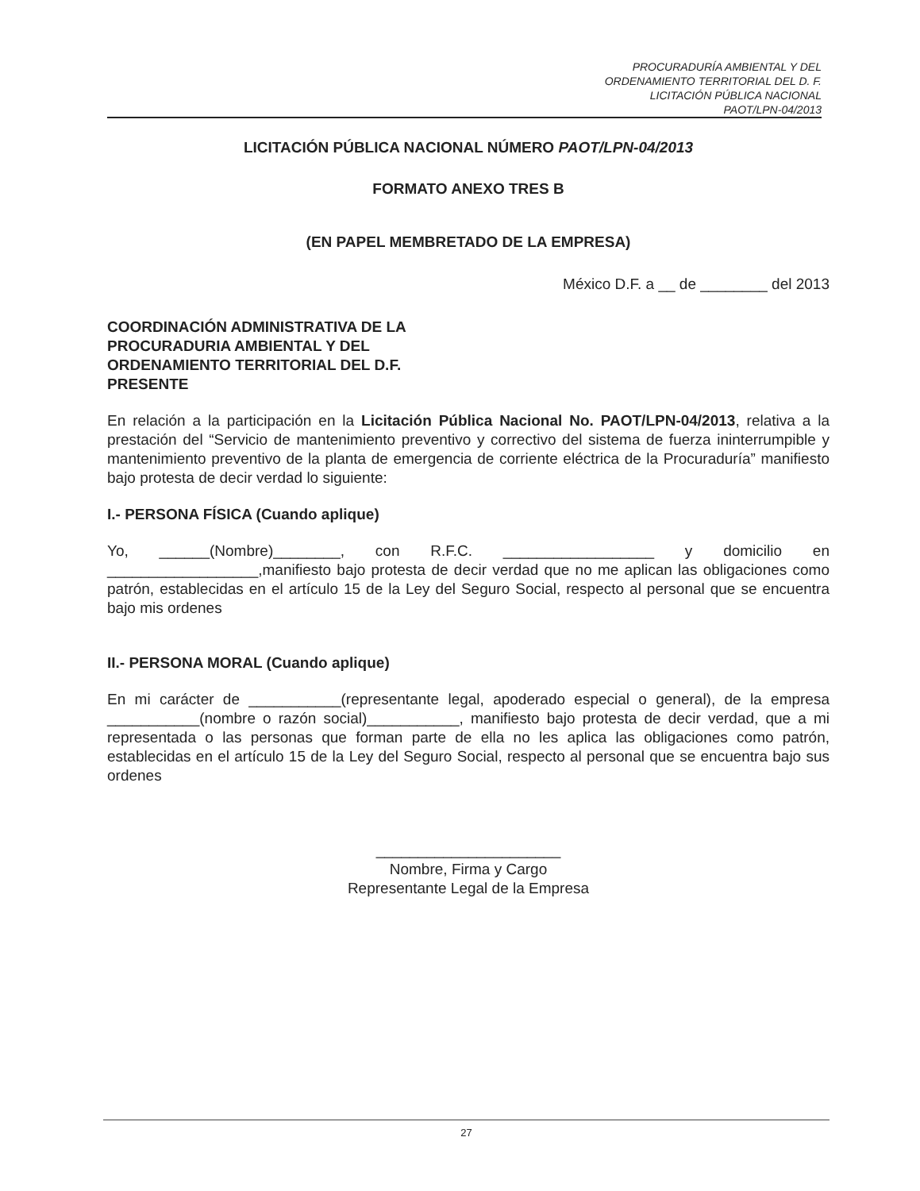PROCURADURÍA AMBIENTAL Y DEL
ORDENAMIENTO TERRITORIAL DEL D. F.
LICITACIÓN PÚBLICA NACIONAL
PAOT/LPN-04/2013
LICITACIÓN PÚBLICA NACIONAL NÚMERO PAOT/LPN-04/2013
FORMATO ANEXO TRES B
(EN PAPEL MEMBRETADO DE LA EMPRESA)
México D.F. a __ de ________ del 2013
COORDINACIÓN ADMINISTRATIVA DE LA
PROCURADURIA AMBIENTAL Y DEL
ORDENAMIENTO TERRITORIAL DEL D.F.
PRESENTE
En relación a la participación en la Licitación Pública Nacional No. PAOT/LPN-04/2013, relativa a la prestación del “Servicio de mantenimiento preventivo y correctivo del sistema de fuerza ininterrumpible y mantenimiento preventivo de la planta de emergencia de corriente eléctrica de la Procuraduría” manifiesto bajo protesta de decir verdad lo siguiente:
I.- PERSONA FÍSICA (Cuando aplique)
Yo, ______(Nombre)________, con R.F.C. __________________ y domicilio en __________________,manifiesto bajo protesta de decir verdad que no me aplican las obligaciones como patrón, establecidas en el artículo 15 de la Ley del Seguro Social, respecto al personal que se encuentra bajo mis ordenes
II.- PERSONA MORAL (Cuando aplique)
En mi carácter de ___________(representante legal, apoderado especial o general), de la empresa ___________(nombre o razón social)___________, manifiesto bajo protesta de decir verdad, que a mi representada o las personas que forman parte de ella no les aplica las obligaciones como patrón, establecidas en el artículo 15 de la Ley del Seguro Social, respecto al personal que se encuentra bajo sus ordenes
______________________
Nombre, Firma y Cargo
Representante Legal de la Empresa
27